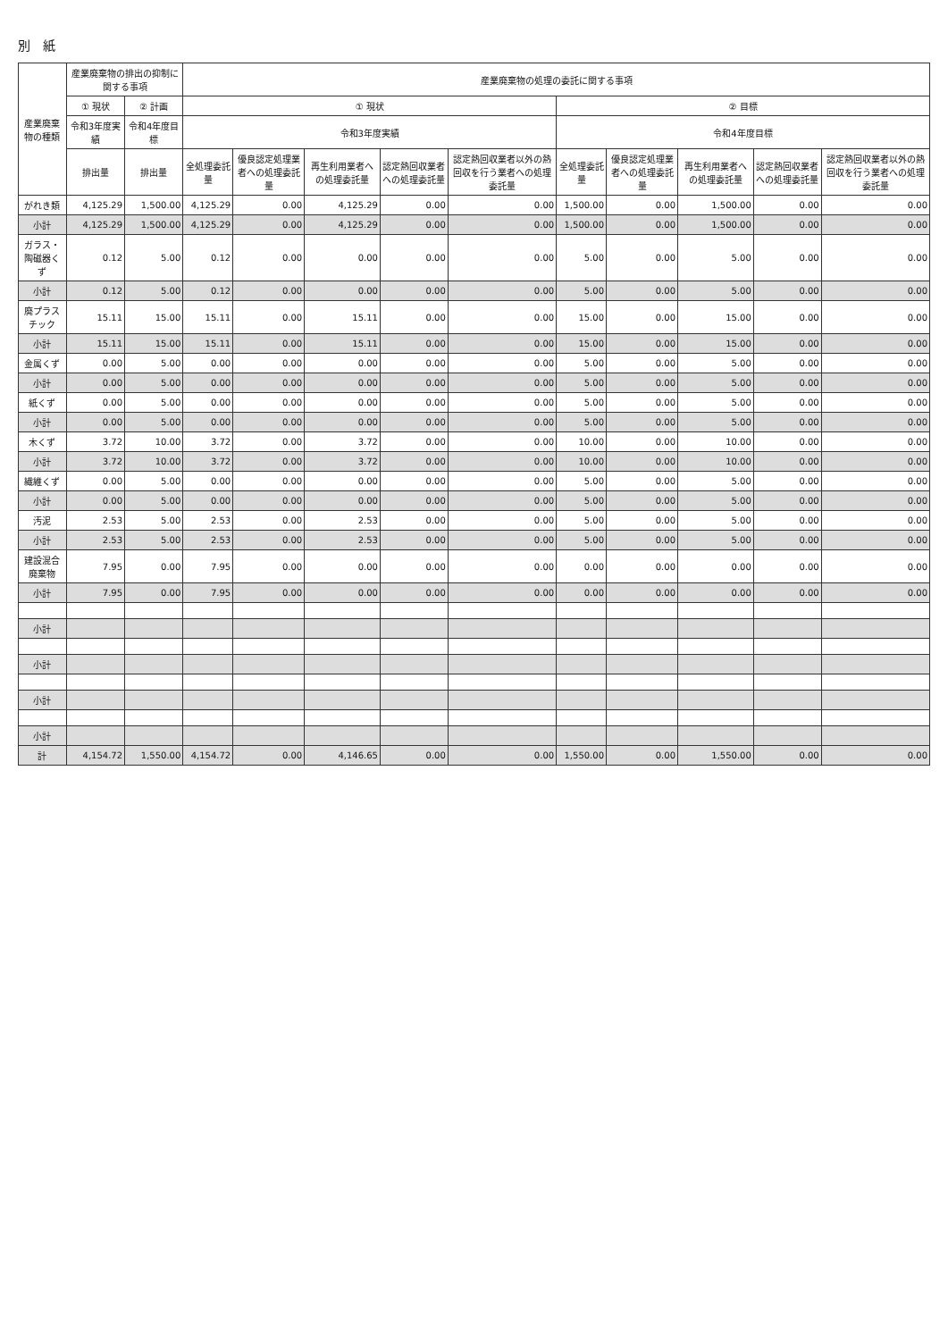別　紙
| 産業廃棄物の種類 | 産業廃棄物の排出の抑制に関する事項 | | 産業廃棄物の処理の委託に関する事項 | | | | | | | | | |
| --- | --- | --- | --- | --- | --- | --- | --- | --- | --- | --- | --- | --- |
| | ① 現状 | ② 計画 | ① 現状 | | | | | ② 目標 | | | | |
| | 令和3年度実績 | 令和4年度目標 | 令和3年度実績 | | | | | 令和4年度目標 | | | | |
| | 排出量 | 排出量 | 全処理委託量 | 優良認定処理業者への処理委託量 | 再生利用業者への処理委託量 | 認定熱回収業者への処理委託量 | 認定熱回収業者以外の熱回収を行う業者への処理委託量 | 全処理委託量 | 優良認定処理業者への処理委託量 | 再生利用業者への処理委託量 | 認定熱回収業者への処理委託量 | 認定熱回収業者以外の熱回収を行う業者への処理委託量 |
| がれき類 | 4,125.29 | 1,500.00 | 4,125.29 | 0.00 | 4,125.29 | 0.00 | 0.00 | 1,500.00 | 0.00 | 1,500.00 | 0.00 | 0.00 |
| 小計 | 4,125.29 | 1,500.00 | 4,125.29 | 0.00 | 4,125.29 | 0.00 | 0.00 | 1,500.00 | 0.00 | 1,500.00 | 0.00 | 0.00 |
| ガラス・陶磁器くず | 0.12 | 5.00 | 0.12 | 0.00 | 0.00 | 0.00 | 0.00 | 5.00 | 0.00 | 5.00 | 0.00 | 0.00 |
| 小計 | 0.12 | 5.00 | 0.12 | 0.00 | 0.00 | 0.00 | 0.00 | 5.00 | 0.00 | 5.00 | 0.00 | 0.00 |
| 廃プラスチック | 15.11 | 15.00 | 15.11 | 0.00 | 15.11 | 0.00 | 0.00 | 15.00 | 0.00 | 15.00 | 0.00 | 0.00 |
| 小計 | 15.11 | 15.00 | 15.11 | 0.00 | 15.11 | 0.00 | 0.00 | 15.00 | 0.00 | 15.00 | 0.00 | 0.00 |
| 金属くず | 0.00 | 5.00 | 0.00 | 0.00 | 0.00 | 0.00 | 0.00 | 5.00 | 0.00 | 5.00 | 0.00 | 0.00 |
| 小計 | 0.00 | 5.00 | 0.00 | 0.00 | 0.00 | 0.00 | 0.00 | 5.00 | 0.00 | 5.00 | 0.00 | 0.00 |
| 紙くず | 0.00 | 5.00 | 0.00 | 0.00 | 0.00 | 0.00 | 0.00 | 5.00 | 0.00 | 5.00 | 0.00 | 0.00 |
| 小計 | 0.00 | 5.00 | 0.00 | 0.00 | 0.00 | 0.00 | 0.00 | 5.00 | 0.00 | 5.00 | 0.00 | 0.00 |
| 木くず | 3.72 | 10.00 | 3.72 | 0.00 | 3.72 | 0.00 | 0.00 | 10.00 | 0.00 | 10.00 | 0.00 | 0.00 |
| 小計 | 3.72 | 10.00 | 3.72 | 0.00 | 3.72 | 0.00 | 0.00 | 10.00 | 0.00 | 10.00 | 0.00 | 0.00 |
| 繊維くず | 0.00 | 5.00 | 0.00 | 0.00 | 0.00 | 0.00 | 0.00 | 5.00 | 0.00 | 5.00 | 0.00 | 0.00 |
| 小計 | 0.00 | 5.00 | 0.00 | 0.00 | 0.00 | 0.00 | 0.00 | 5.00 | 0.00 | 5.00 | 0.00 | 0.00 |
| 汚泥 | 2.53 | 5.00 | 2.53 | 0.00 | 2.53 | 0.00 | 0.00 | 5.00 | 0.00 | 5.00 | 0.00 | 0.00 |
| 小計 | 2.53 | 5.00 | 2.53 | 0.00 | 2.53 | 0.00 | 0.00 | 5.00 | 0.00 | 5.00 | 0.00 | 0.00 |
| 建設混合廃棄物 | 7.95 | 0.00 | 7.95 | 0.00 | 0.00 | 0.00 | 0.00 | 0.00 | 0.00 | 0.00 | 0.00 | 0.00 |
| 小計 | 7.95 | 0.00 | 7.95 | 0.00 | 0.00 | 0.00 | 0.00 | 0.00 | 0.00 | 0.00 | 0.00 | 0.00 |
| 小計 | | | | | | | | | | | | |
| 小計 | | | | | | | | | | | | |
| 小計 | | | | | | | | | | | | |
| 小計 | | | | | | | | | | | | |
| 計 | 4,154.72 | 1,550.00 | 4,154.72 | 0.00 | 4,146.65 | 0.00 | 0.00 | 1,550.00 | 0.00 | 1,550.00 | 0.00 | 0.00 |